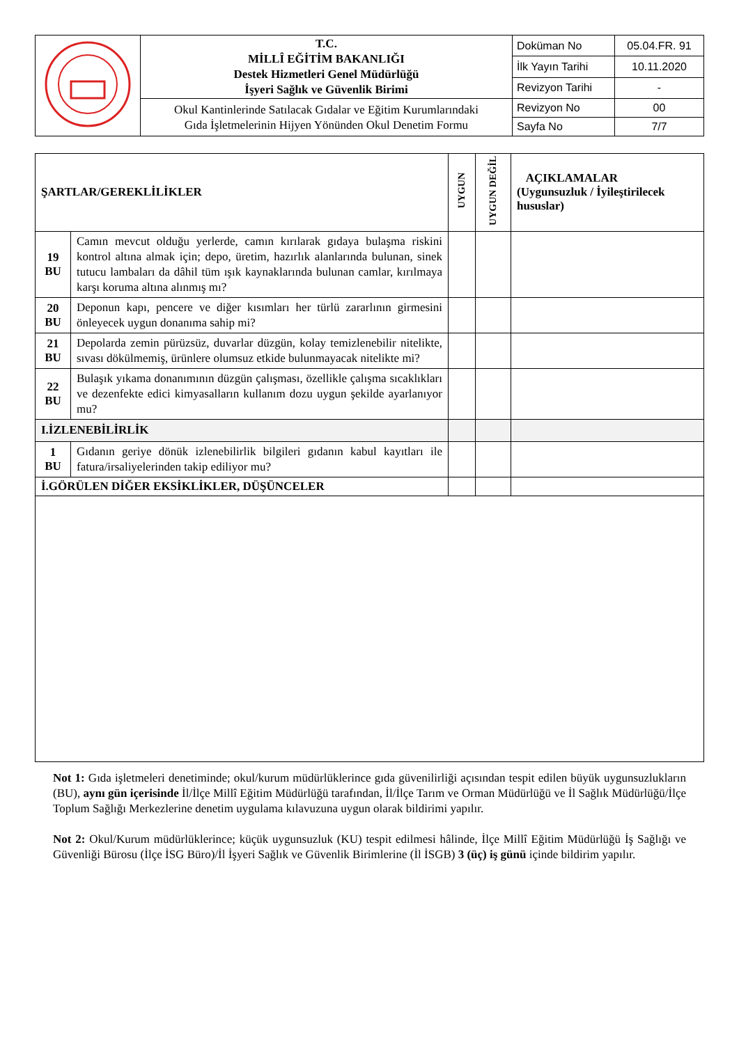| | T.C. MİLLÎ EĞİTİM BAKANLIĞI Destek Hizmetleri Genel Müdürlüğü İşyeri Sağlık ve Güvenlik Birimi | Doküman No | 05.04.FR. 91 |
| | | İlk Yayın Tarihi | 10.11.2020 |
| | | Revizyon Tarihi | - |
| | Okul Kantinlerinde Satılacak Gıdalar ve Eğitim Kurumlarındaki Gıda İşletmelerinin Hijyen Yönünden Okul Denetim Formu | Revizyon No | 00 |
| | | Sayfa No | 7/7 |
| ŞARTLAR/GEREKLİLİKLER | | UYGUN | UYGUN DEĞİL | AÇIKLAMALAR (Uygunsuzluk / İyileştirilecek hususlar) |
| 19 BU | Camın mevcut olduğu yerlerde, camın kırılarak gıdaya bulaşma riskini kontrol altına almak için; depo, üretim, hazırlık alanlarında bulunan, sinek tutucu lambaları da dâhil tüm ışık kaynaklarında bulunan camlar, kırılmaya karşı koruma altına alınmış mı? | | | |
| 20 BU | Deponun kapı, pencere ve diğer kısımları her türlü zararlının girmesini önleyecek uygun donanıma sahip mi? | | | |
| 21 BU | Depolarda zemin pürüzsüz, duvarlar düzgün, kolay temizlenebilir nitelikte, sıvası dökülmemiş, ürünlere olumsuz etkide bulunmayacak nitelikte mi? | | | |
| 22 BU | Bulaşık yıkama donanımının düzgün çalışması, özellikle çalışma sıcaklıkları ve dezenfekte edici kimyasalların kullanım dozu uygun şekilde ayarlanıyor mu? | | | |
| I.İZLENEBİLİRLİK | | | | |
| 1 BU | Gıdanın geriye dönük izlenebilirlik bilgileri gıdanın kabul kayıtları ile fatura/irsaliyelerinden takip ediliyor mu? | | | |
| İ.GÖRÜLEN DİĞER EKSİKLİKLER, DÜŞÜNCELER | | | | |
Not 1: Gıda işletmeleri denetiminde; okul/kurum müdürlüklerince gıda güvenilirliği açısından tespit edilen büyük uygunsuzlukların (BU), aynı gün içerisinde İl/İlçe Millî Eğitim Müdürlüğü tarafından, İl/İlçe Tarım ve Orman Müdürlüğü ve İl Sağlık Müdürlüğü/İlçe Toplum Sağlığı Merkezlerine denetim uygulama kılavuzuna uygun olarak bildirimi yapılır.
Not 2: Okul/Kurum müdürlüklerince; küçük uygunsuzluk (KU) tespit edilmesi hâlinde, İlçe Millî Eğitim Müdürlüğü İş Sağlığı ve Güvenliği Bürosu (İlçe İSG Büro)/İl İşyeri Sağlık ve Güvenlik Birimlerine (İl İSGB) 3 (üç) iş günü içinde bildirim yapılır.